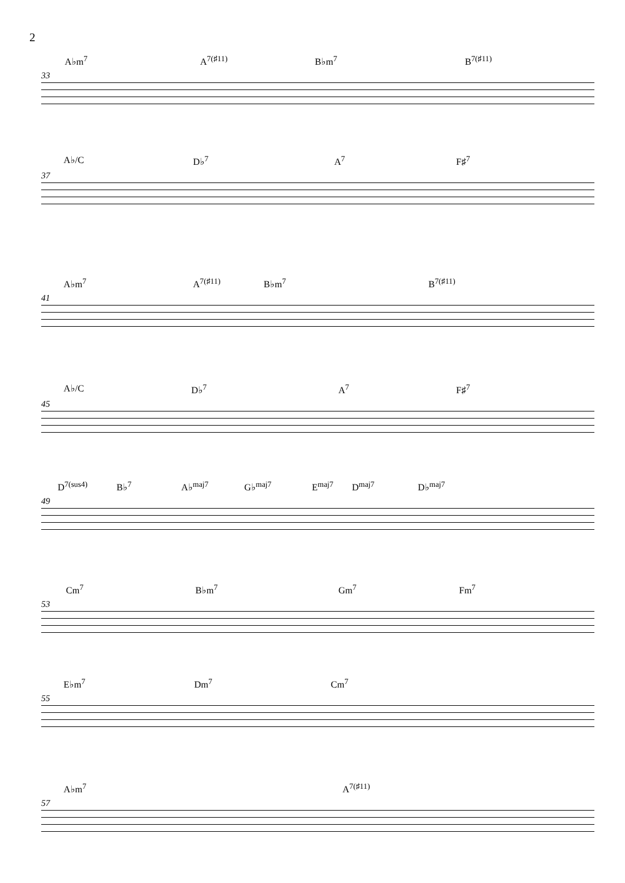2
A♭m<sup>7</sup> A<sup>7(♯11)</sup> B♭m<sup>7</sup> B<sup>7(♯11)</sup>
33
A♭/C D♭<sup>7</sup> A<sup>7</sup> F♯<sup>7</sup>
37
A♭m<sup>7</sup> A<sup>7(♯11)</sup> B♭m<sup>7</sup> B<sup>7(♯11)</sup>
41
A♭/C D♭<sup>7</sup> A<sup>7</sup> F♯<sup>7</sup>
45
D<sup>7(sus4)</sup> B♭<sup>7</sup> A♭<sup>maj7</sup> G♭<sup>maj7</sup> E<sup>maj7</sup> D<sup>maj7</sup> D♭<sup>maj7</sup>
49
Cm<sup>7</sup> B♭m<sup>7</sup> Gm<sup>7</sup> Fm<sup>7</sup>
53
E♭m<sup>7</sup> Dm<sup>7</sup> Cm<sup>7</sup>
55
A♭m<sup>7</sup> A<sup>7(♯11)</sup>
57